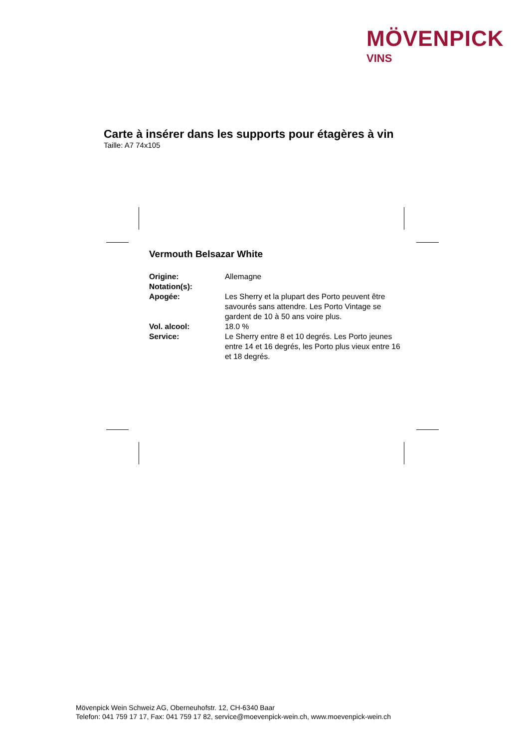MÖVENPICK
VINS
Carte à insérer dans les supports pour étagères à vin
Taille: A7 74x105
Vermouth Belsazar White
| Origine: | Allemagne |
| Notation(s): | |
| Apogée: | Les Sherry et la plupart des Porto peuvent être savourés sans attendre. Les Porto Vintage se gardent de 10 à 50 ans voire plus. |
| Vol. alcool: | 18.0 % |
| Service: | Le Sherry entre 8 et 10 degrés. Les Porto jeunes entre 14 et 16 degrés, les Porto plus vieux entre 16 et 18 degrés. |
Mövenpick Wein Schweiz AG, Oberneuhofstr. 12, CH-6340 Baar
Telefon: 041 759 17 17, Fax: 041 759 17 82, service@moevenpick-wein.ch, www.moevenpick-wein.ch